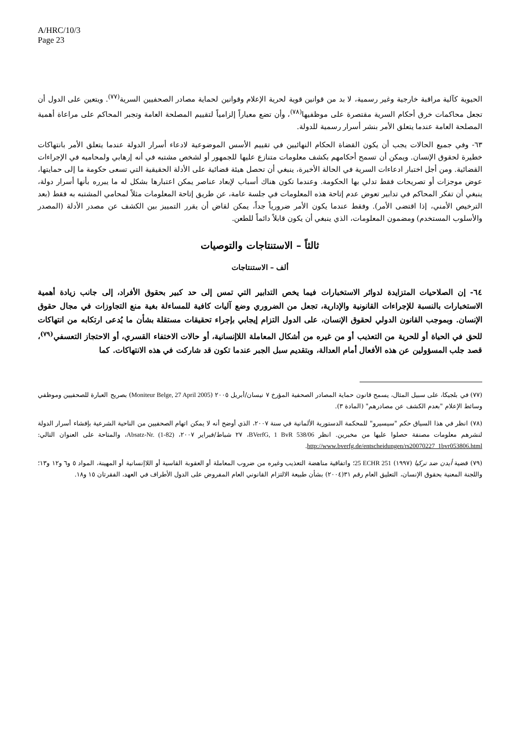A/HRC/10/3
Page 23
الحيوية كآلية مراقبة خارجية وغير رسمية، لا بد من قوانين قوية لحرية الإعلام وقوانين لحماية مصادر الصحفيين السرية<sup>(٧٧)</sup>. ويتعين على الدول أن تجعل محاكمات خرق أحكام السرية مقتصرة على موظفيها<sup>(٧٨)</sup>، وأن تضع معياراً إلزامياً لتقييم المصلحة العامة وتجبر المحاكم على مراعاة أهمية المصلحة العامة عندما يتعلق الأمر بنشر أسرار رسمية للدولة.
٦٣- وفي جميع الحالات يجب أن يكون القضاة الحكام النهائيين في تقييم الأسس الموضوعية لادعاء أسرار الدولة عندما يتعلق الأمر بانتهاكات خطيرة لحقوق الإنسان. ويمكن أن تسمح أحكامهم بكشف معلومات متنازع عليها للجمهور أو لشخص مشتبه في أنه إرهابي ولمحاميه في الإجراءات القضائية. ومن أجل اختبار ادعاءات السرية في الحالة الأخيرة، ينبغي أن تحصل هيئة قضائية على الأدلة الحقيقية التي تسعى حكومة ما إلى حمايتها، عوض موجزات أو تصريحات فقط تدلي بها الحكومة. وعندما تكون هناك أسباب لإبعاد عناصر يمكن اعتبارها بشكل له ما يبرره بأنها أسرار دولة، ينبغي أن تفكر المحاكم في تدابير تعوض عدم إتاحة هذه المعلومات في جلسة عامة، عن طريق إتاحة المعلومات مثلاً لمحامي المشتبه به فقط (بعد الترخيص الأمني، إذا اقتضى الأمر). وفقط عندما يكون الأمر ضرورياً جداً، يمكن لقاض أن يقرر التمييز بين الكشف عن مصدر الأدلة (المصدر والأسلوب المستخدم) ومضمون المعلومات، الذي ينبغي أن يكون قابلاً دائماً للطعن.
ثالثاً – الاستنتاجات والتوصيات
ألف – الاستنتاجات
٦٤- إن الصلاحيات المتزايدة لدوائر الاستخبارات فيما يخص التدابير التي تمس إلى حد كبير بحقوق الأفراد، إلى جانب زيادة أهمية الاستخبارات بالنسبة للإجراءات القانونية والإدارية، تجعل من الضروري وضع آليات كافية للمساءلة بغية منع التجاوزات في مجال حقوق الإنسان. وبموجب القانون الدولي لحقوق الإنسان، على الدول التزام إيجابي بإجراء تحقيقات مستقلة بشأن ما يُدعى ارتكابه من انتهاكات للحق في الحياة أو للحرية من التعذيب أو من غيره من أشكال المعاملة اللاإنسانية، أو حالات الاختفاء القسري، أو الاحتجاز التعسفي<sup>(٧٩)</sup>، قصد جلب المسؤولين عن هذه الأفعال أمام العدالة، وبتقديم سبل الجبر عندما تكون قد شاركت في هذه الانتهاكات. كما
(٧٧) في بلجيكا، على سبيل المثال، يسمح قانون حماية المصادر الصحفية المؤرخ ٧ نيسان/أبريل ٢٠٠٥ (Moniteur Belge, 27 April 2005) بصريح العبارة للصحفيين وموظفي وسائط الإعلام "بعدم الكشف عن مصادرهم" (المادة ٣).
(٧٨) انظر في هذا السياق حكم "سيسيرو" للمحكمة الدستورية الألمانية في سنة ٢٠٠٧، الذي أوضح أنه لا يمكن اتهام الصحفيين من الناحية الشرعية بإفشاء أسرار الدولة لنشرهم معلومات مصنفة حصلوا عليها من مخبرين. انظر BVerfG, 1 BvR 538/06، ٢٧ شباط/فبراير ٢٠٠٧، Absatz-Nr. (1-82)، والمتاحة على العنوان التالي: http://www.bverfg.de/entscheidungen/rs20070227_1bvr053806.html.
(٧٩) قضية أيدن ضد تركيا (١٩٩٧) 25 ECHR 251؛ واتفاقية مناهضة التعذيب وغيره من ضروب المعاملة أو العقوبة القاسية أو اللاإنسانية أو المهينة، المواد ٥ و٦ و١٢ و١٣؛ واللجنة المعنية بحقوق الإنسان، التعليق العام رقم ٣١(٢٠٠٤) بشأن طبيعة الالتزام القانوني العام المفروض على الدول الأطراف في العهد، الفقرتان ١٥ و١٨.